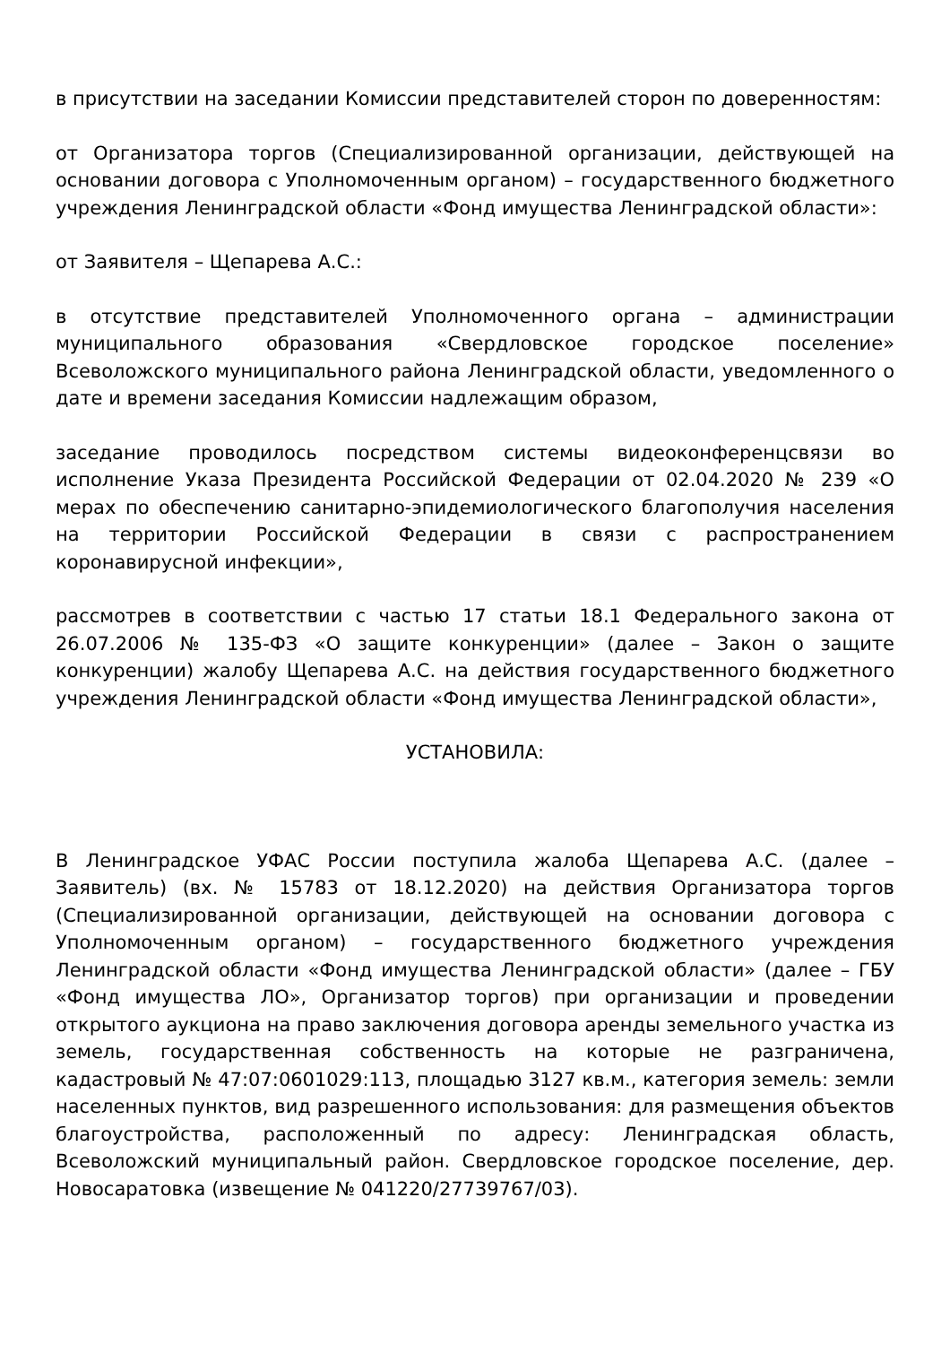в присутствии на заседании Комиссии представителей сторон по доверенностям:
от Организатора торгов (Специализированной организации, действующей на основании договора с Уполномоченным органом) – государственного бюджетного учреждения Ленинградской области «Фонд имущества Ленинградской области»:
от Заявителя – Щепарева А.С.:
в отсутствие представителей Уполномоченного органа – администрации муниципального образования «Свердловское городское поселение» Всеволожского муниципального района Ленинградской области, уведомленного о дате и времени заседания Комиссии надлежащим образом,
заседание проводилось посредством системы видеоконференцсвязи во исполнение Указа Президента Российской Федерации от 02.04.2020 № 239 «О мерах по обеспечению санитарно-эпидемиологического благополучия населения на территории Российской Федерации в связи с распространением коронавирусной инфекции»,
рассмотрев в соответствии с частью 17 статьи 18.1 Федерального закона от 26.07.2006 № 135-ФЗ «О защите конкуренции» (далее – Закон о защите конкуренции) жалобу Щепарева А.С. на действия государственного бюджетного учреждения Ленинградской области «Фонд имущества Ленинградской области»,
УСТАНОВИЛА:
В Ленинградское УФАС России поступила жалоба Щепарева А.С. (далее – Заявитель) (вх. № 15783 от 18.12.2020) на действия Организатора торгов (Специализированной организации, действующей на основании договора с Уполномоченным органом) – государственного бюджетного учреждения Ленинградской области «Фонд имущества Ленинградской области» (далее – ГБУ «Фонд имущества ЛО», Организатор торгов) при организации и проведении открытого аукциона на право заключения договора аренды земельного участка из земель, государственная собственность на которые не разграничена, кадастровый № 47:07:0601029:113, площадью 3127 кв.м., категория земель: земли населенных пунктов, вид разрешенного использования: для размещения объектов благоустройства, расположенный по адресу: Ленинградская область, Всеволожский муниципальный район. Свердловское городское поселение, дер. Новосаратовка (извещение № 041220/27739767/03).